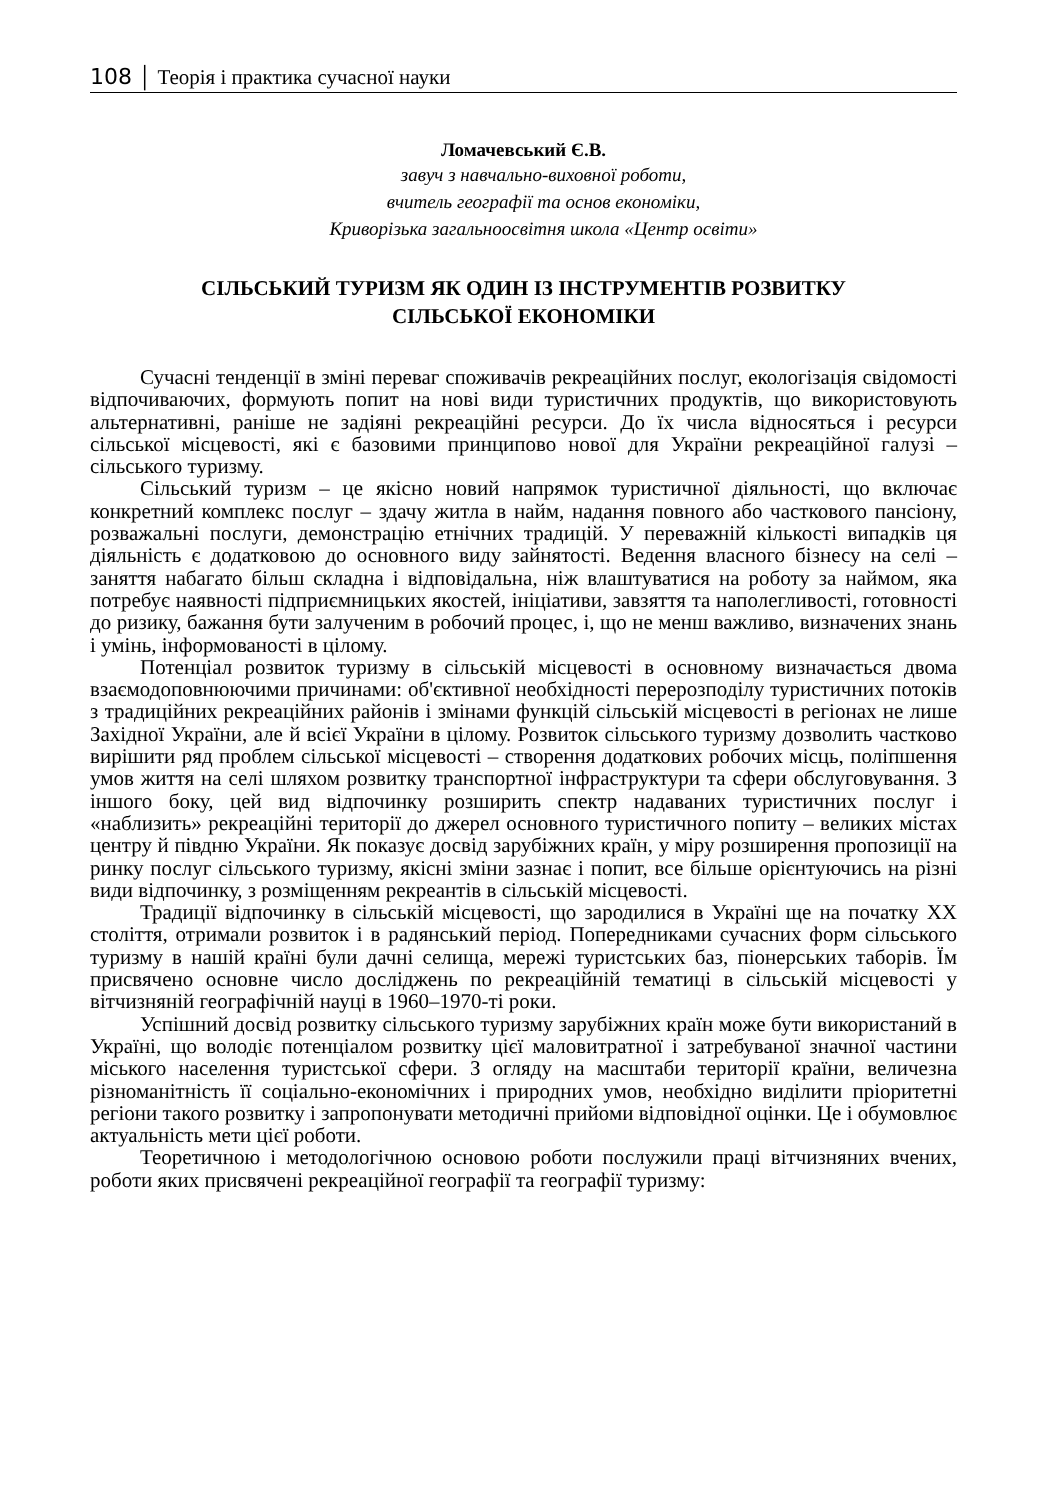108 │ Теорія і практика сучасної науки
Ломачевський Є.В.
завуч з навчально-виховної роботи,
вчитель географії та основ економіки,
Криворізька загальноосвітня школа «Центр освіти»
СІЛЬСЬКИЙ ТУРИЗМ ЯК ОДИН ІЗ ІНСТРУМЕНТІВ РОЗВИТКУ
СІЛЬСЬКОЇ ЕКОНОМІКИ
Сучасні тенденції в зміні переваг споживачів рекреаційних послуг, екологізація свідомості відпочиваючих, формують попит на нові види туристичних продуктів, що використовують альтернативні, раніше не задіяні рекреаційні ресурси. До їх числа відносяться і ресурси сільської місцевості, які є базовими принципово нової для України рекреаційної галузі – сільського туризму.
Сільський туризм – це якісно новий напрямок туристичної діяльності, що включає конкретний комплекс послуг – здачу житла в найм, надання повного або часткового пансіону, розважальні послуги, демонстрацію етнічних традицій. У переважній кількості випадків ця діяльність є додатковою до основного виду зайнятості. Ведення власного бізнесу на селі – заняття набагато більш складна і відповідальна, ніж влаштуватися на роботу за наймом, яка потребує наявності підприємницьких якостей, ініціативи, завзяття та наполегливості, готовності до ризику, бажання бути залученим в робочий процес, і, що не менш важливо, визначених знань і умінь, інформованості в цілому.
Потенціал розвиток туризму в сільській місцевості в основному визначається двома взаємодоповнюючими причинами: об'єктивної необхідності перерозподілу туристичних потоків з традиційних рекреаційних районів і змінами функцій сільській місцевості в регіонах не лише Західної України, але й всієї України в цілому. Розвиток сільського туризму дозволить частково вирішити ряд проблем сільської місцевості – створення додаткових робочих місць, поліпшення умов життя на селі шляхом розвитку транспортної інфраструктури та сфери обслуговування. З іншого боку, цей вид відпочинку розширить спектр надаваних туристичних послуг і «наблизить» рекреаційні території до джерел основного туристичного попиту – великих містах центру й півдню України. Як показує досвід зарубіжних країн, у міру розширення пропозиції на ринку послуг сільського туризму, якісні зміни зазнає і попит, все більше орієнтуючись на різні види відпочинку, з розміщенням рекреантів в сільській місцевості.
Традиції відпочинку в сільській місцевості, що зародилися в Україні ще на початку XX століття, отримали розвиток і в радянський період. Попередниками сучасних форм сільського туризму в нашій країні були дачні селища, мережі туристських баз, піонерських таборів. Їм присвячено основне число досліджень по рекреаційній тематиці в сільській місцевості у вітчизняній географічній науці в 1960–1970-ті роки.
Успішний досвід розвитку сільського туризму зарубіжних країн може бути використаний в Україні, що володіє потенціалом розвитку цієї маловитратної і затребуваної значної частини міського населення туристської сфери. З огляду на масштаби території країни, величезна різноманітність її соціально-економічних і природних умов, необхідно виділити пріоритетні регіони такого розвитку і запропонувати методичні прийоми відповідної оцінки. Це і обумовлює актуальність мети цієї роботи.
Теоретичною і методологічною основою роботи послужили праці вітчизняних вчених, роботи яких присвячені рекреаційної географії та географії туризму: